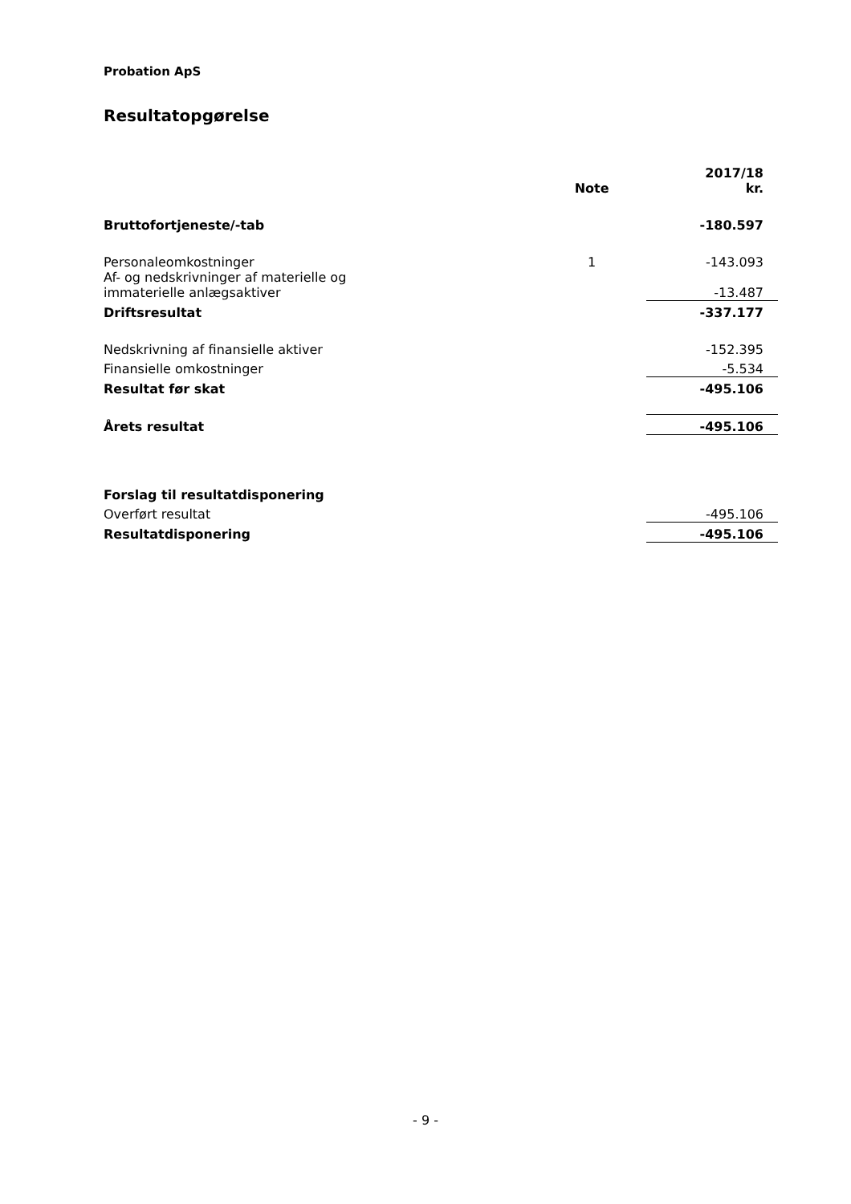Probation ApS
Resultatopgørelse
| | Note | 2017/18 kr. |
| --- | --- | --- |
| Bruttofortjeneste/-tab | | -180.597 |
| Personaleomkostninger | 1 | -143.093 |
| Af- og nedskrivninger af materielle og immaterielle anlægsaktiver | | -13.487 |
| Driftsresultat | | -337.177 |
| Nedskrivning af finansielle aktiver | | -152.395 |
| Finansielle omkostninger | | -5.534 |
| Resultat før skat | | -495.106 |
| Årets resultat | | -495.106 |
| Forslag til resultatdisponering | | |
| Overført resultat | | -495.106 |
| Resultatdisponering | | -495.106 |
- 9 -